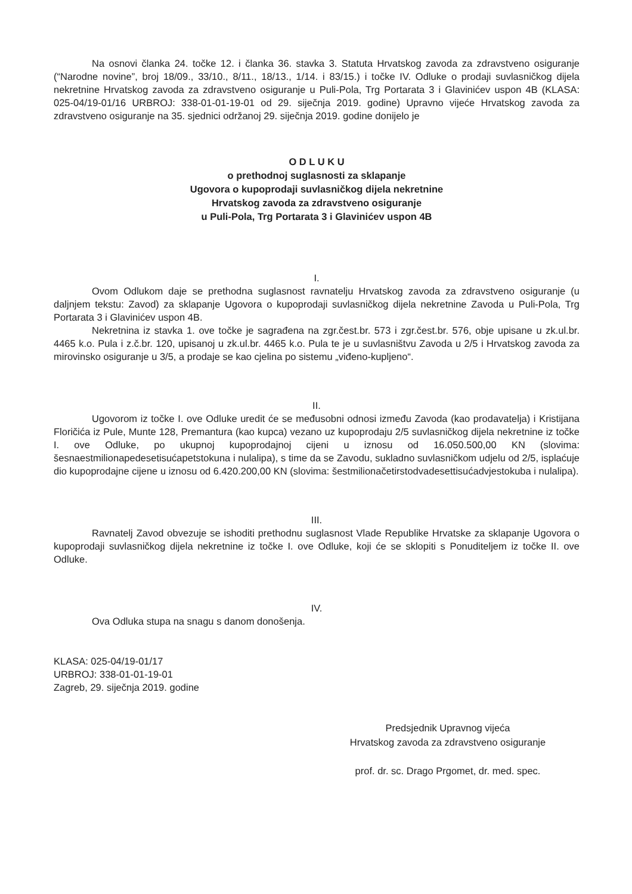Na osnovi članka 24. točke 12. i članka 36. stavka 3. Statuta Hrvatskog zavoda za zdravstveno osiguranje (“Narodne novine”, broj 18/09., 33/10., 8/11., 18/13., 1/14. i 83/15.) i točke IV. Odluke o prodaji suvlasničkog dijela nekretnine Hrvatskog zavoda za zdravstveno osiguranje u Puli-Pola, Trg Portarata 3 i Glavinićev uspon 4B (KLASA: 025-04/19-01/16 URBROJ: 338-01-01-19-01 od 29. siječnja 2019. godine) Upravno vijeće Hrvatskog zavoda za zdravstveno osiguranje na 35. sjednici održanoj 29. siječnja 2019. godine donijelo je
O D L U K U
o prethodnoj suglasnosti za sklapanje
Ugovora o kupoprodaji suvlasničkog dijela nekretnine
Hrvatskog zavoda za zdravstveno osiguranje
u Puli-Pola, Trg Portarata 3 i Glavinićev uspon 4B
I.
Ovom Odlukom daje se prethodna suglasnost ravnatelju Hrvatskog zavoda za zdravstveno osiguranje (u daljnjem tekstu: Zavod) za sklapanje Ugovora o kupoprodaji suvlasničkog dijela nekretnine Zavoda u Puli-Pola, Trg Portarata 3 i Glavinićev uspon 4B.
Nekretnina iz stavka 1. ove točke je sagrađena na zgr.čest.br. 573 i zgr.čest.br. 576, obje upisane u zk.ul.br. 4465 k.o. Pula i z.č.br. 120, upisanoj u zk.ul.br. 4465 k.o. Pula te je u suvlasništvu Zavoda u 2/5 i Hrvatskog zavoda za mirovinsko osiguranje u 3/5, a prodaje se kao cjelina po sistemu „viđeno-kupljeno“.
II.
Ugovorom iz točke I. ove Odluke uredit će se međusobni odnosi između Zavoda (kao prodavatelja) i Kristijana Floričića iz Pule, Munte 128, Premantura (kao kupca) vezano uz kupoprodaju 2/5 suvlasničkog dijela nekretnine iz točke I. ove Odluke, po ukupnoj kupoprodajnoj cijeni u iznosu od 16.050.500,00 KN (slovima: šesnaestmilionapedesetisućapetstokuna i nulalipa), s time da se Zavodu, sukladno suvlasničkom udjelu od 2/5, isplaćuje dio kupoprodajne cijene u iznosu od 6.420.200,00 KN (slovima: šestmilionačetirstodvadesettisućadvjestokuba i nulalipa).
III.
Ravnatelj Zavod obvezuje se ishoditi prethodnu suglasnost Vlade Republike Hrvatske za sklapanje Ugovora o kupoprodaji suvlasničkog dijela nekretnine iz točke I. ove Odluke, koji će se sklopiti s Ponuditeljem iz točke II. ove Odluke.
IV.
Ova Odluka stupa na snagu s danom donošenja.
KLASA: 025-04/19-01/17
URBROJ: 338-01-01-19-01
Zagreb, 29. siječnja 2019. godine
Predsjednik Upravnog vijeća
Hrvatskog zavoda za zdravstveno osiguranje
prof. dr. sc. Drago Prgomet, dr. med. spec.